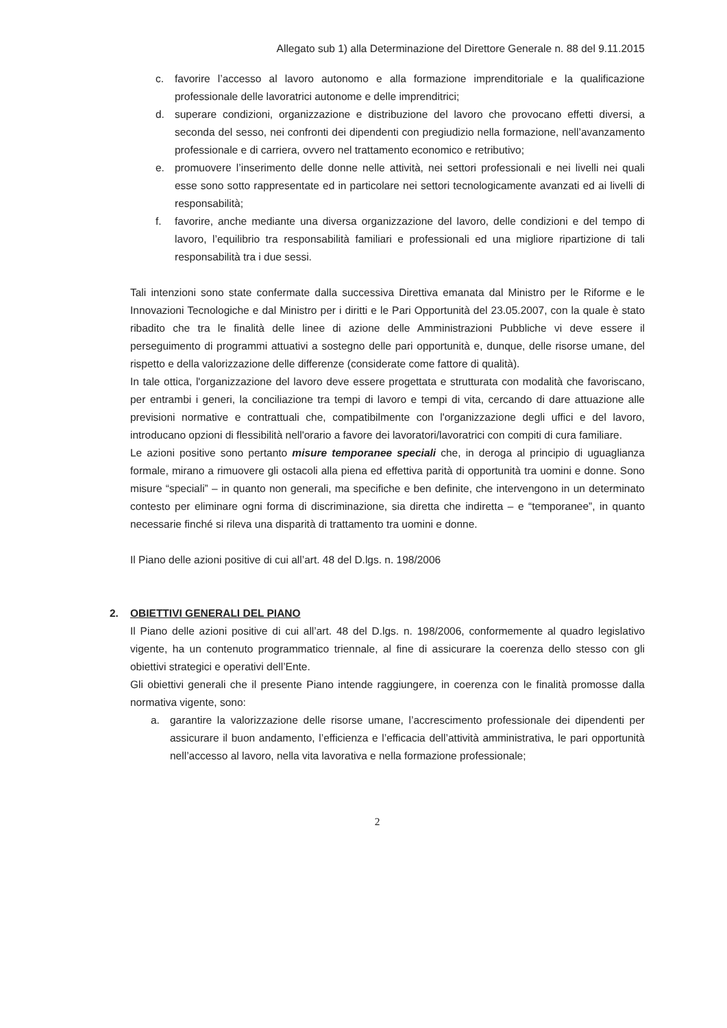Allegato sub 1) alla Determinazione del Direttore Generale n. 88 del 9.11.2015
c. favorire l’accesso al lavoro autonomo e alla formazione imprenditoriale e la qualificazione professionale delle lavoratrici autonome e delle imprenditrici;
d. superare condizioni, organizzazione e distribuzione del lavoro che provocano effetti diversi, a seconda del sesso, nei confronti dei dipendenti con pregiudizio nella formazione, nell’avanzamento professionale e di carriera, ovvero nel trattamento economico e retributivo;
e. promuovere l’inserimento delle donne nelle attività, nei settori professionali e nei livelli nei quali esse sono sotto rappresentate ed in particolare nei settori tecnologicamente avanzati ed ai livelli di responsabilità;
f. favorire, anche mediante una diversa organizzazione del lavoro, delle condizioni e del tempo di lavoro, l’equilibrio tra responsabilità familiari e professionali ed una migliore ripartizione di tali responsabilità tra i due sessi.
Tali intenzioni sono state confermate dalla successiva Direttiva emanata dal Ministro per le Riforme e le Innovazioni Tecnologiche e dal Ministro per i diritti e le Pari Opportunità del 23.05.2007, con la quale è stato ribadito che tra le finalità delle linee di azione delle Amministrazioni Pubbliche vi deve essere il perseguimento di programmi attuativi a sostegno delle pari opportunità e, dunque, delle risorse umane, del rispetto e della valorizzazione delle differenze (considerate come fattore di qualità).
In tale ottica, l'organizzazione del lavoro deve essere progettata e strutturata con modalità che favoriscano, per entrambi i generi, la conciliazione tra tempi di lavoro e tempi di vita, cercando di dare attuazione alle previsioni normative e contrattuali che, compatibilmente con l'organizzazione degli uffici e del lavoro, introducano opzioni di flessibilità nell'orario a favore dei lavoratori/lavoratrici con compiti di cura familiare.
Le azioni positive sono pertanto misure temporanee speciali che, in deroga al principio di uguaglianza formale, mirano a rimuovere gli ostacoli alla piena ed effettiva parità di opportunità tra uomini e donne. Sono misure “speciali” – in quanto non generali, ma specifiche e ben definite, che intervengono in un determinato contesto per eliminare ogni forma di discriminazione, sia diretta che indiretta – e “temporanee”, in quanto necessarie finché si rileva una disparità di trattamento tra uomini e donne.
Il Piano delle azioni positive di cui all’art. 48 del D.lgs. n. 198/2006
2. OBIETTIVI GENERALI DEL PIANO
Il Piano delle azioni positive di cui all’art. 48 del D.lgs. n. 198/2006, conformemente al quadro legislativo vigente, ha un contenuto programmatico triennale, al fine di assicurare la coerenza dello stesso con gli obiettivi strategici e operativi dell’Ente.
Gli obiettivi generali che il presente Piano intende raggiungere, in coerenza con le finalità promosse dalla normativa vigente, sono:
a. garantire la valorizzazione delle risorse umane, l’accrescimento professionale dei dipendenti per assicurare il buon andamento, l’efficienza e l’efficacia dell’attività amministrativa, le pari opportunità nell’accesso al lavoro, nella vita lavorativa e nella formazione professionale;
2